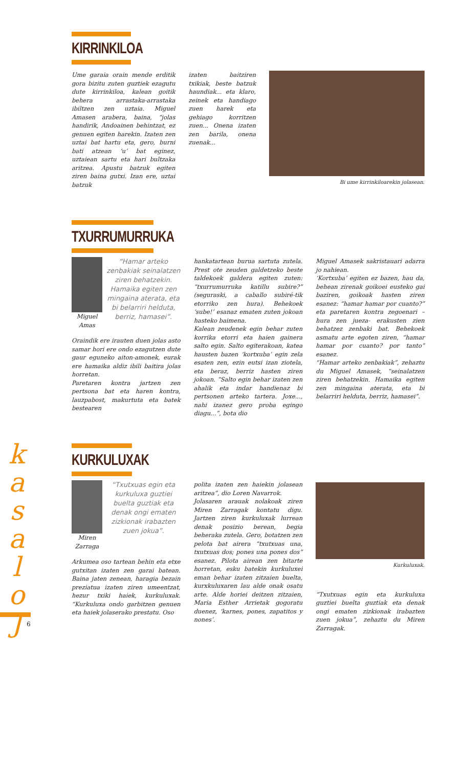KIRRINKILOA
Ume garaia orain mende erditik gora bizitu zuten guztiek ezagutu dute kirrinkiloa, kalean goitik behera arrastaka-arrastaka ibiltzen zen uztaia. Miguel Amasen arabera, baina, “jolas handirik, Andoainen behintzat, ez genuen egiten harekin. Izaten zen uztai bat hartu eta, gero, burni bati atzean ‘u’ bat eginez, uztaiean sartu eta hari bultzaka aritzea. Apustu batzuk egiten ziren baina gutxi. Izan ere, uztai batzuk
izaten baitziren txikiak, beste batzuk haundiak... eta klaro, zeinek eta handiago zuen harek eta gehiago korritzen zuen... Onena izaten zen barila, onena zuenak...
Bi ume kirrinkiloarekin jolasean.
TXURRUMURRUKA
Miguel Amas
“Hamar arteko zenbakiak seinalatzen ziren behatzekin. Hamaika egiten zen mingaina aterata, eta bi belarriri helduta, berriz, hamasei”.
Oraindik ere irauten duen jolas asto samar hori ere ondo ezagutzen dute gaur eguneko aiton-amonek, eurak ere hamaika aldiz ibili baitira jolas horretan.
Paretaren kontra jartzen zen pertsona bat eta haren kontra, lauzpabost, makurtuta eta batek bestearen
hankatartean burua sartuta zutela. Prest ote zeuden galdetzeko beste taldekoek galdera egiten zuten: “txurrumurruka katillu subire?” (seguraski, a caballo subiré-tik etorriko zen hura). Behekoek ‘sube!’ esanaz ematen zuten jokoan hasteko baimena.
Kalean zeudenek egin behar zuten korrika etorri eta haien gainera salto egin. Salto egiterakoan, katea hausten bazen ‘kortxuba’ egin zela esaten zen, ezin eutsi izan ziotela, eta beraz, berriz hasten ziren jokoan. “Salto egin behar izaten zen ahalik eta indar handienaz bi pertsonen arteko tartera. Joxe..., nahi izanez gero proba egingo diagu...”, bota dio
Miguel Amasek sakristauari adarra jo nahiean.
‘Kortxuba’ egiten ez bazen, hau da, behean zirenak goikoei eusteko gai baziren, goikoak hasten ziren esanez: “hamar hamar por cuanto?” eta paretaren kontra zegoenari –hura zen jueza- erakusten zien behatzez zenbaki bat. Behekoek asmatu arte egoten ziren, “hamar hamar por cuanto? por tanto” esanez.
“Hamar arteko zenbakiak”, zehaztu du Miguel Amasek, “seinalatzen ziren behatzekin. Hamaika egiten zen mingaina aterata, eta bi belarriri helduta, berriz, hamasei”.
KURKULUXAK
Miren Zarraga
“Txutxuas egin eta kurkuluxa guztiei buelta guztiak eta denak ongi ematen zizkionak irabazten zuen jokua”.
Arkumea oso tartean behin eta etxe gutxitan izaten zen garai batean. Baina jaten zenean, haragia bezain preziatua izaten ziren umeentzat, hezur txiki haiek, kurkuluxak. “Kurkuluxa ondo garbitzen genuen eta haiek jolaserako prestatu. Oso
polita izaten zen haiekin jolasean aritzea”, dio Loren Navarrok.
Jolasaren arauak nolakoak ziren Miren Zarragak kontatu digu. Jartzen ziren kurkuluxak lurrean denak posizio berean, begia beheraka zutela. Gero, botatzen zen pelota bat airera “txutxuas una, txutxuas dos; pones una pones dos” esanez. Pilota airean zen bitarte horretan, esku batekin kurkuluxei eman behar izaten zitzaien buelta, kurxkuluxaren lau alde onak osatu arte. Alde horiei deitzen zitzaien, Maria Esther Arrietak gogoratu duenez, ‘karnes, pones, zapatitos y nones’.
Kurkuluxak.
“Txutxuas egin eta kurkuluxa guztiei buelta guztiak eta denak ongi ematen zizkionak irabazten zuen jokua”, zehaztu du Miren Zarragak.
k a s a l o J
6